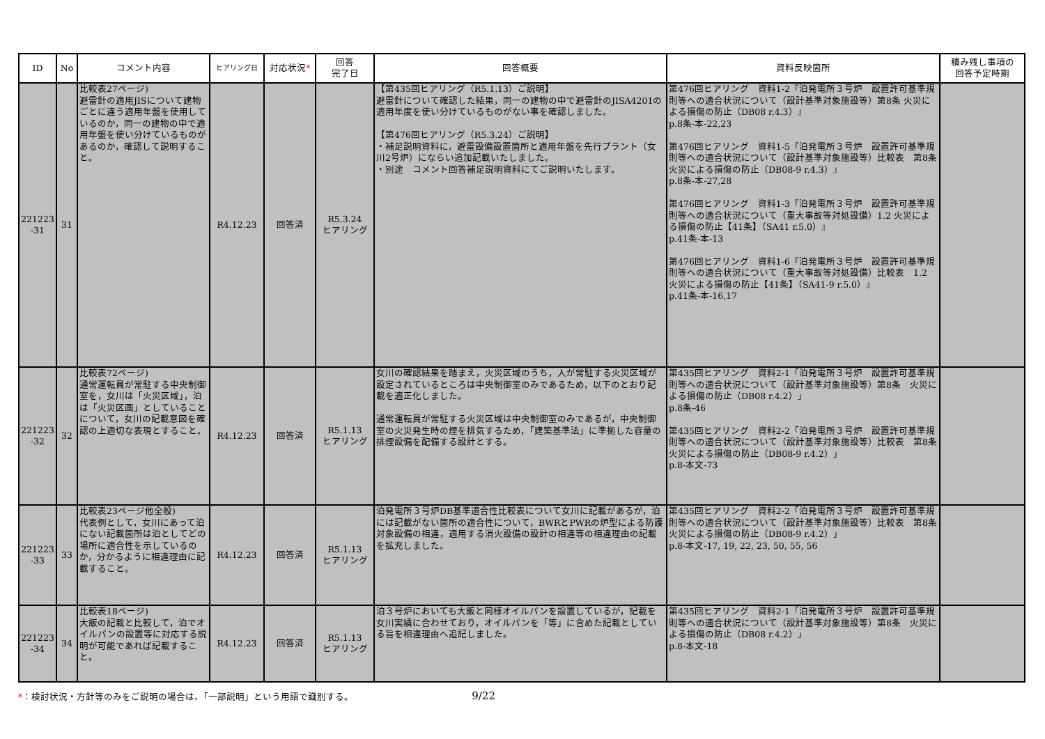| ID | No | コメント内容 | ヒアリング日 | 対応状況 * | 回答 完了日 | 回答概要 | 資料反映箇所 | 積み残し事項の 回答予定時期 |
| --- | --- | --- | --- | --- | --- | --- | --- | --- |
| 221223 -31 | 31 | 比較表27ページ) 避雷針の適用JISについて建物ごとに違う適用年盤を使用しているのか，同一の建物の中で適用年盤を使い分けているものがあるのか，確認して説明すること。 | R4.12.23 | 回答済 | R5.3.24 ヒアリング | 【第435回ヒアリング（R5.1.13）ご説明】 避雷針について確認した結果，同一の建物の中で避雷針のJISA4201の適用年度を使い分けているものがない事を確認しました。 【第476回ヒアリング（R5.3.24）ご説明】 ・補足説明資料に，避雷設備設置箇所と適用年盤を先行プラント（女川2号炉）にならい追加記載いたしました。 ・別途 コメント回答補足説明資料にてご説明いたします。 | 第476回ヒアリング 資料1-2『泊発電所３号炉 設置許可基準規則等への適合状況について（設計基準対象施設等）第8条 火災による損傷の防止（DB08 r.4.3）』 p.8条-本-22,23 第476回ヒアリング 資料1-5『泊発電所３号炉 設置許可基準規則等への適合状況について（設計基準対象施設等）比較表 第8条 火災による損傷の防止（DB08-9 r.4.3）』 p.8条-本-27,28 第476回ヒアリング 資料1-3『泊発電所３号炉 設置許可基準規則等への適合状況について（重大事故等対処設備）1.2 火災による損傷の防止【41条】（SA41 r.5.0）』 p.41条-本-13 第476回ヒアリング 資料1-6『泊発電所３号炉 設置許可基準規則等への適合状況について（重大事故等対処設備）比較表 1.2 火災による損傷の防止【41条】（SA41-9 r.5.0）』 p.41条-本-16,17 | |
| 221223 -32 | 32 | 比較表72ページ) 通常運転員が常駐する中央制御室を，女川は「火災区域」，泊は「火災区画」としていることについて，女川の記載意図を確認の上適切な表現とすること。 | R4.12.23 | 回答済 | R5.1.13 ヒアリング | 女川の確認結果を踏まえ，火災区域のうち，人が常駐する火災区域が設定されているところは中央制御室のみであるため，以下のとおり記載を適正化しました。 通常運転員が常駐する火災区域は中央制御室のみであるが，中央制御室の火災発生時の煙を排気するため，「建築基準法」に準拠した容量の排煙設備を配備する設計とする。 | 第435回ヒアリング 資料2-1「泊発電所３号炉 設置許可基準規則等への適合状況について（設計基準対象施設等）第8条 火災による損傷の防止（DB08 r.4.2）」 p.8条-46 第435回ヒアリング 資料2-2「泊発電所３号炉 設置許可基準規則等への適合状況について（設計基準対象施設等）比較表 第8条 火災による損傷の防止（DB08-9 r.4.2）」 p.8-本文-73 | |
| 221223 -33 | 33 | 比較表23ページ他全般) 代表例として，女川にあって泊にない記載箇所は泊としてどの場所に適合性を示しているのか，分かるように相違理由に記載すること。 | R4.12.23 | 回答済 | R5.1.13 ヒアリング | 泊発電所３号炉DB基準適合性比較表について女川に記載があるが，泊には記載がない箇所の適合性について，BWRとPWRの炉型による防護対象設備の相違，適用する消火設備の設計の相違等の相違理由の記載を拡充しました。 | 第435回ヒアリング 資料2-2「泊発電所３号炉 設置許可基準規則等への適合状況について（設計基準対象施設等）比較表 第8条 火災による損傷の防止（DB08-9 r.4.2）」 p.8-本文-17, 19, 22, 23, 50, 55, 56 | |
| 221223 -34 | 34 | 比較表18ページ) 大飯の記載と比較して，泊でオイルパンの設置等に対応する説明が可能であれば記載すること。 | R4.12.23 | 回答済 | R5.1.13 ヒアリング | 泊３号炉においても大飯と同様オイルパンを設置しているが，記載を女川実績に合わせており，オイルパンを「等」に含めた記載としている旨を相違理由へ追記しました。 | 第435回ヒアリング 資料2-1「泊発電所３号炉 設置許可基準規則等への適合状況について（設計基準対象施設等）第8条 火災による損傷の防止（DB08 r.4.2）」 p.8-本文-18 | |
*：検討状況・方針等のみをご説明の場合は、「一部説明」という用語で識別する。 9/22